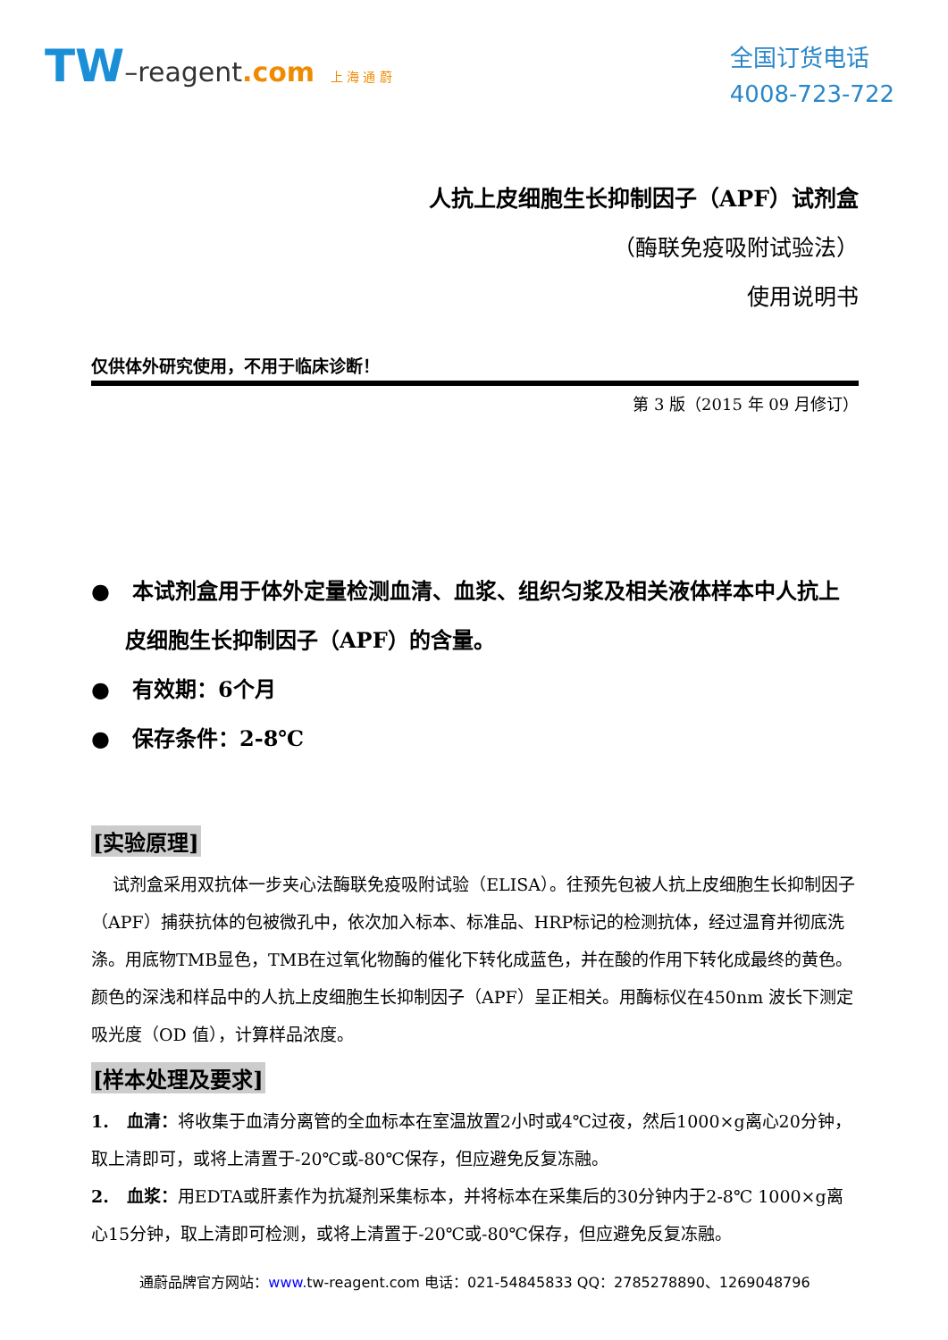TW–reagent.com 上 海 通 蔚
全国订货电话
4008-723-722
人抗上皮细胞生长抑制因子（APF）试剂盒
（酶联免疫吸附试验法）
使用说明书
仅供体外研究使用，不用于临床诊断！
第 3 版（2015 年 09 月修订）
● 本试剂盒用于体外定量检测血清、血浆、组织匀浆及相关液体样本中人抗上皮细胞生长抑制因子（APF）的含量。
● 有效期：6个月
● 保存条件：2-8℃
[实验原理]
试剂盒采用双抗体一步夹心法酶联免疫吸附试验（ELISA）。往预先包被人抗上皮细胞生长抑制因子（APF）捕获抗体的包被微孔中，依次加入标本、标准品、HRP标记的检测抗体，经过温育并彻底洗涤。用底物TMB显色，TMB在过氧化物酶的催化下转化成蓝色，并在酸的作用下转化成最终的黄色。颜色的深浅和样品中的人抗上皮细胞生长抑制因子（APF）呈正相关。用酶标仪在450nm 波长下测定吸光度（OD 值），计算样品浓度。
[样本处理及要求]
1. 血清：将收集于血清分离管的全血标本在室温放置2小时或4℃过夜，然后1000×g离心20分钟，取上清即可，或将上清置于-20℃或-80℃保存，但应避免反复冻融。
2. 血浆：用EDTA或肝素作为抗凝剂采集标本，并将标本在采集后的30分钟内于2-8℃ 1000×g离心15分钟，取上清即可检测，或将上清置于-20℃或-80℃保存，但应避免反复冻融。
通蔚品牌官方网站：www. tw-reagent.com 电话：021-54845833 QQ：2785278890、1269048796